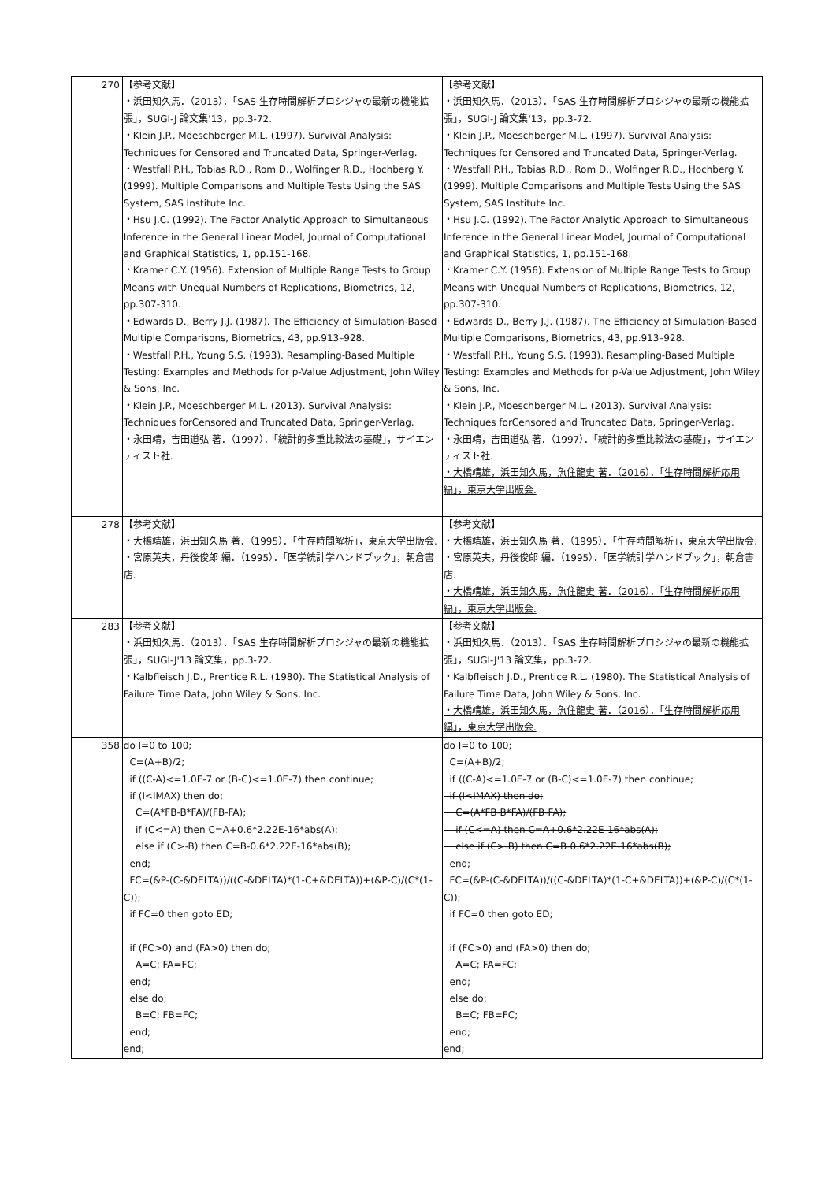| 270 | 【参考文献】 ・浜田知久馬．（2013）．「SAS 生存時間解析プロシジャの最新の機能拡張」，SUGI-J 論文集'13，pp.3-72. ・Klein J.P., Moeschberger M.L. (1997). Survival Analysis: Techniques for Censored and Truncated Data, Springer-Verlag. ・Westfall P.H., Tobias R.D., Rom D., Wolfinger R.D., Hochberg Y. (1999). Multiple Comparisons and Multiple Tests Using the SAS System, SAS Institute Inc. ・Hsu J.C. (1992). The Factor Analytic Approach to Simultaneous Inference in the General Linear Model, Journal of Computational and Graphical Statistics, 1, pp.151-168. ・Kramer C.Y. (1956). Extension of Multiple Range Tests to Group Means with Unequal Numbers of Replications, Biometrics, 12, pp.307-310. ・Edwards D., Berry J.J. (1987). The Efficiency of Simulation-Based Multiple Comparisons, Biometrics, 43, pp.913–928. ・Westfall P.H., Young S.S. (1993). Resampling-Based Multiple Testing: Examples and Methods for p-Value Adjustment, John Wiley & Sons, Inc. ・Klein J.P., Moeschberger M.L. (2013). Survival Analysis: Techniques forCensored and Truncated Data, Springer-Verlag. ・永田靖，吉田道弘 著．（1997）．「統計的多重比較法の基礎」，サイエンティスト社. | 【参考文献】 ・浜田知久馬．（2013）．「SAS 生存時間解析プロシジャの最新の機能拡張」，SUGI-J 論文集'13，pp.3-72. ・Klein J.P., Moeschberger M.L. (1997). Survival Analysis: Techniques for Censored and Truncated Data, Springer-Verlag. ・Westfall P.H., Tobias R.D., Rom D., Wolfinger R.D., Hochberg Y. (1999). Multiple Comparisons and Multiple Tests Using the SAS System, SAS Institute Inc. ・Hsu J.C. (1992). The Factor Analytic Approach to Simultaneous Inference in the General Linear Model, Journal of Computational and Graphical Statistics, 1, pp.151-168. ・Kramer C.Y. (1956). Extension of Multiple Range Tests to Group Means with Unequal Numbers of Replications, Biometrics, 12, pp.307-310. ・Edwards D., Berry J.J. (1987). The Efficiency of Simulation-Based Multiple Comparisons, Biometrics, 43, pp.913–928. ・Westfall P.H., Young S.S. (1993). Resampling-Based Multiple Testing: Examples and Methods for p-Value Adjustment, John Wiley & Sons, Inc. ・Klein J.P., Moeschberger M.L. (2013). Survival Analysis: Techniques forCensored and Truncated Data, Springer-Verlag. ・永田靖，吉田道弘 著．（1997）．「統計的多重比較法の基礎」，サイエンティスト社. ・大橋靖雄，浜田知久馬，魚住龍史 著．（2016）．「生存時間解析応用編」，東京大学出版会. |
| 278 | 【参考文献】 ・大橋靖雄，浜田知久馬 著．（1995）．「生存時間解析」，東京大学出版会. ・宮原英夫，丹後俊郎 編．（1995）．「医学統計学ハンドブック」，朝倉書店. | 【参考文献】 ・大橋靖雄，浜田知久馬 著．（1995）．「生存時間解析」，東京大学出版会. ・宮原英夫，丹後俊郎 編．（1995）．「医学統計学ハンドブック」，朝倉書店. ・大橋靖雄，浜田知久馬，魚住龍史 著．（2016）．「生存時間解析応用編」，東京大学出版会. |
| 283 | 【参考文献】 ・浜田知久馬．（2013）．「SAS 生存時間解析プロシジャの最新の機能拡張」，SUGI-J'13 論文集，pp.3-72. ・Kalbfleisch J.D., Prentice R.L. (1980). The Statistical Analysis of Failure Time Data, John Wiley & Sons, Inc. | 【参考文献】 ・浜田知久馬．（2013）．「SAS 生存時間解析プロシジャの最新の機能拡張」，SUGI-J'13 論文集，pp.3-72. ・Kalbfleisch J.D., Prentice R.L. (1980). The Statistical Analysis of Failure Time Data, John Wiley & Sons, Inc. ・大橋靖雄，浜田知久馬，魚住龍史 著．（2016）．「生存時間解析応用編」，東京大学出版会. |
| 358 | do I=0 to 100; C=(A+B)/2; if ((C-A)<=1.0E-7 or (B-C)<=1.0E-7) then continue; if (I<IMAX) then do; C=(A*FB-B*FA)/(FB-FA); if (C<=A) then C=A+0.6*2.22E-16*abs(A); else if (C>-B) then C=B-0.6*2.22E-16*abs(B); end; FC=(&P-(C-&DELTA))/((C-&DELTA)*(1-C+&DELTA))+(&P-C)/(C*(1-C)); if FC=0 then goto ED; if (FC>0) and (FA>0) then do; A=C; FA=FC; end; else do; B=C; FB=FC; end; end; | do I=0 to 100; C=(A+B)/2; if ((C-A)<=1.0E-7 or (B-C)<=1.0E-7) then continue; if (I<IMAX) then do; C=(A*FB-B*FA)/(FB-FA); if (C<=A) then C=A+0.6*2.22E-16*abs(A); else if (C>-B) then C=B-0.6*2.22E-16*abs(B); end; FC=(&P-(C-&DELTA))/((C-&DELTA)*(1-C+&DELTA))+(&P-C)/(C*(1-C)); if FC=0 then goto ED; if (FC>0) and (FA>0) then do; A=C; FA=FC; end; else do; B=C; FB=FC; end; end; |